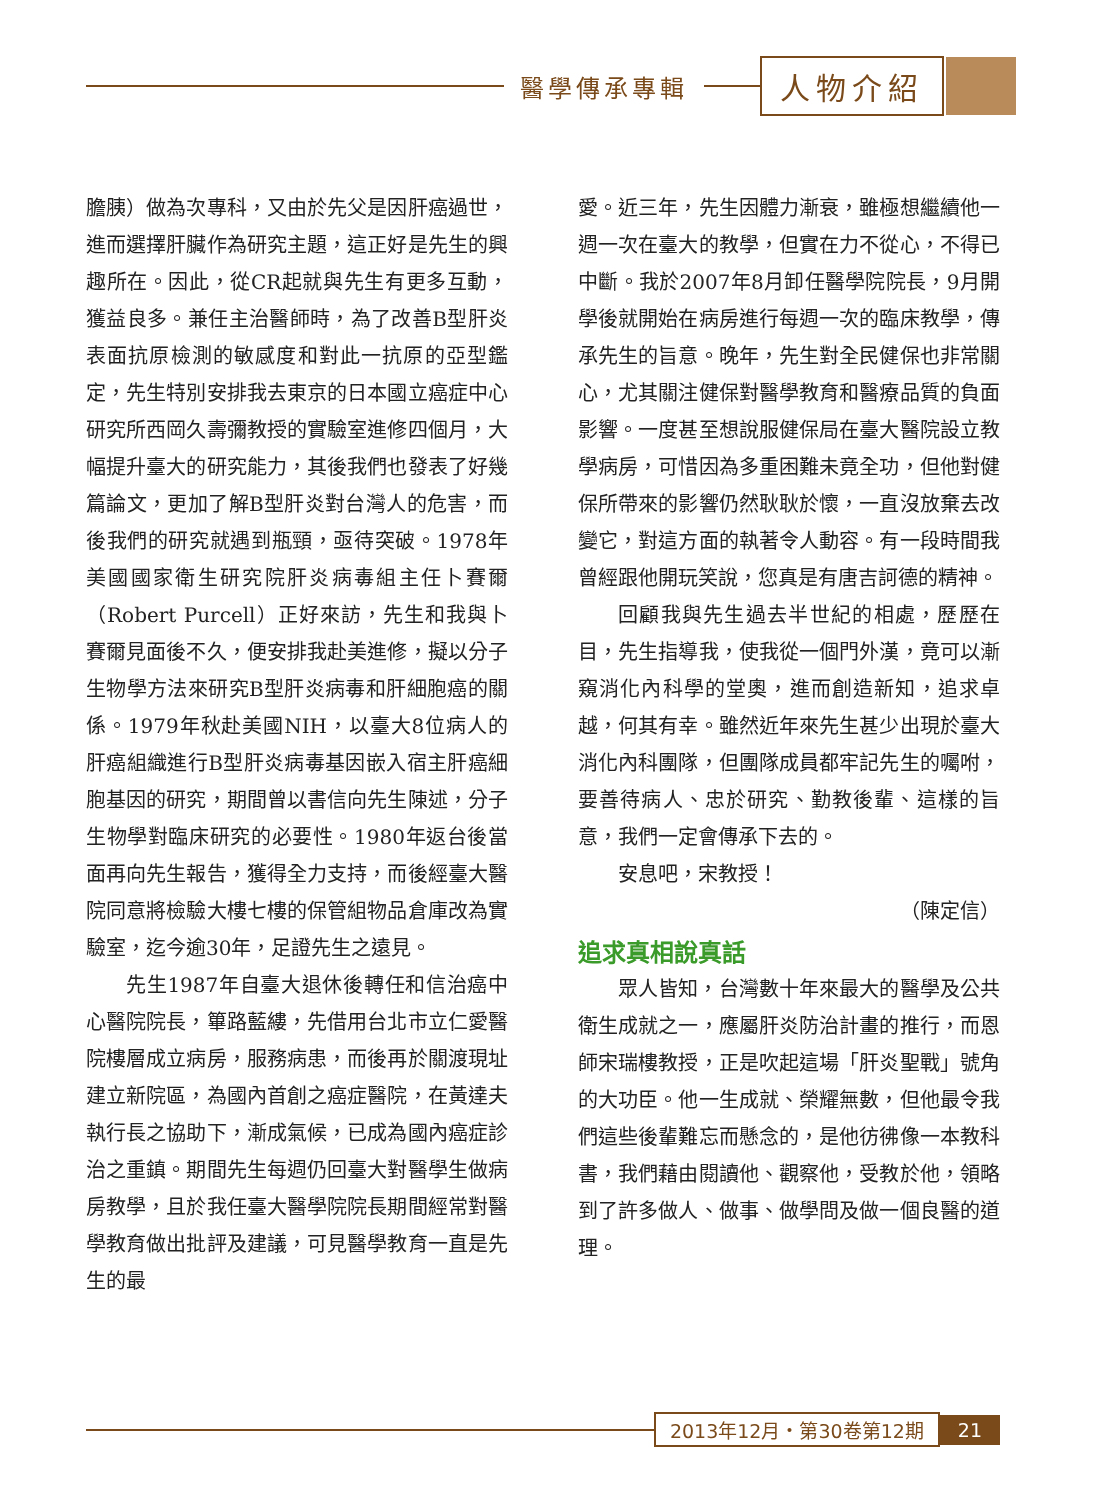醫學傳承專輯
人物介紹
膽胰）做為次專科，又由於先父是因肝癌過世，進而選擇肝臟作為研究主題，這正好是先生的興趣所在。因此，從CR起就與先生有更多互動，獲益良多。兼任主治醫師時，為了改善B型肝炎表面抗原檢測的敏感度和對此一抗原的亞型鑑定，先生特別安排我去東京的日本國立癌症中心研究所西岡久壽彌教授的實驗室進修四個月，大幅提升臺大的研究能力，其後我們也發表了好幾篇論文，更加了解B型肝炎對台灣人的危害，而後我們的研究就遇到瓶頸，亟待突破。1978年美國國家衛生研究院肝炎病毒組主任卜賽爾（Robert Purcell）正好來訪，先生和我與卜賽爾見面後不久，便安排我赴美進修，擬以分子生物學方法來研究B型肝炎病毒和肝細胞癌的關係。1979年秋赴美國NIH，以臺大8位病人的肝癌組織進行B型肝炎病毒基因嵌入宿主肝癌細胞基因的研究，期間曾以書信向先生陳述，分子生物學對臨床研究的必要性。1980年返台後當面再向先生報告，獲得全力支持，而後經臺大醫院同意將檢驗大樓七樓的保管組物品倉庫改為實驗室，迄今逾30年，足證先生之遠見。
先生1987年自臺大退休後轉任和信治癌中心醫院院長，篳路藍縷，先借用台北市立仁愛醫院樓層成立病房，服務病患，而後再於關渡現址建立新院區，為國內首創之癌症醫院，在黃達夫執行長之協助下，漸成氣候，已成為國內癌症診治之重鎮。期間先生每週仍回臺大對醫學生做病房教學，且於我任臺大醫學院院長期間經常對醫學教育做出批評及建議，可見醫學教育一直是先生的最
愛。近三年，先生因體力漸衰，雖極想繼續他一週一次在臺大的教學，但實在力不從心，不得已中斷。我於2007年8月卸任醫學院院長，9月開學後就開始在病房進行每週一次的臨床教學，傳承先生的旨意。晚年，先生對全民健保也非常關心，尤其關注健保對醫學教育和醫療品質的負面影響。一度甚至想說服健保局在臺大醫院設立教學病房，可惜因為多重困難未竟全功，但他對健保所帶來的影響仍然耿耿於懷，一直沒放棄去改變它，對這方面的執著令人動容。有一段時間我曾經跟他開玩笑說，您真是有唐吉訶德的精神。
回顧我與先生過去半世紀的相處，歷歷在目，先生指導我，使我從一個門外漢，竟可以漸窺消化內科學的堂奧，進而創造新知，追求卓越，何其有幸。雖然近年來先生甚少出現於臺大消化內科團隊，但團隊成員都牢記先生的囑咐，要善待病人、忠於研究、勤教後輩、這樣的旨意，我們一定會傳承下去的。
安息吧，宋教授！
（陳定信）
追求真相說真話
眾人皆知，台灣數十年來最大的醫學及公共衛生成就之一，應屬肝炎防治計畫的推行，而恩師宋瑞樓教授，正是吹起這場「肝炎聖戰」號角的大功臣。他一生成就、榮耀無數，但他最令我們這些後輩難忘而懸念的，是他彷彿像一本教科書，我們藉由閱讀他、觀察他，受教於他，領略到了許多做人、做事、做學問及做一個良醫的道理。
2013年12月・第30卷第12期 21